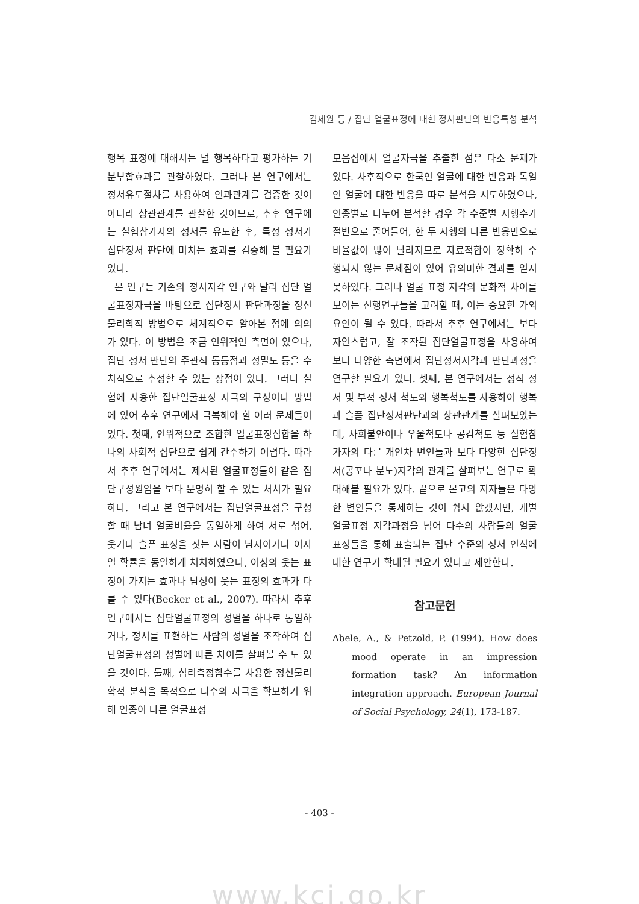김세원 등 / 집단 얼굴표정에 대한 정서판단의 반응특성 분석
행복 표정에 대해서는 덜 행복하다고 평가하는 기분부합효과를 관찰하였다. 그러나 본 연구에서는 정서유도절차를 사용하여 인과관계를 검증한 것이 아니라 상관관계를 관찰한 것이므로, 추후 연구에는 실험참가자의 정서를 유도한 후, 특정 정서가 집단정서 판단에 미치는 효과를 검증해 볼 필요가 있다.
본 연구는 기존의 정서지각 연구와 달리 집단 얼굴표정자극을 바탕으로 집단정서 판단과정을 정신물리학적 방법으로 체계적으로 알아본 점에 의의가 있다. 이 방법은 조금 인위적인 측면이 있으나, 집단 정서 판단의 주관적 동등점과 정밀도 등을 수치적으로 추정할 수 있는 장점이 있다. 그러나 실험에 사용한 집단얼굴표정 자극의 구성이나 방법에 있어 추후 연구에서 극복해야 할 여러 문제들이 있다. 첫째, 인위적으로 조합한 얼굴표정집합을 하나의 사회적 집단으로 쉽게 간주하기 어렵다. 따라서 추후 연구에서는 제시된 얼굴표정들이 같은 집단구성원임을 보다 분명히 할 수 있는 처치가 필요하다. 그리고 본 연구에서는 집단얼굴표정을 구성할 때 남녀 얼굴비율을 동일하게 하여 서로 섞어, 웃거나 슬픈 표정을 짓는 사람이 남자이거나 여자일 확률을 동일하게 처치하였으나, 여성의 웃는 표정이 가지는 효과나 남성이 웃는 표정의 효과가 다를 수 있다(Becker et al., 2007). 따라서 추후 연구에서는 집단얼굴표정의 성별을 하나로 통일하거나, 정서를 표현하는 사람의 성별을 조작하여 집단얼굴표정의 성별에 따른 차이를 살펴볼 수 도 있을 것이다. 둘째, 심리측정함수를 사용한 정신물리학적 분석을 목적으로 다수의 자극을 확보하기 위해 인종이 다른 얼굴표정
모음집에서 얼굴자극을 추출한 점은 다소 문제가 있다. 사후적으로 한국인 얼굴에 대한 반응과 독일인 얼굴에 대한 반응을 따로 분석을 시도하였으나, 인종별로 나누어 분석할 경우 각 수준별 시행수가 절반으로 줄어들어, 한 두 시행의 다른 반응만으로 비율값이 많이 달라지므로 자료적합이 정확히 수행되지 않는 문제점이 있어 유의미한 결과를 얻지 못하였다. 그러나 얼굴 표정 지각의 문화적 차이를 보이는 선행연구들을 고려할 때, 이는 중요한 가외요인이 될 수 있다. 따라서 추후 연구에서는 보다 자연스럽고, 잘 조작된 집단얼굴표정을 사용하여 보다 다양한 측면에서 집단정서지각과 판단과정을 연구할 필요가 있다. 셋째, 본 연구에서는 정적 정서 및 부적 정서 척도와 행복척도를 사용하여 행복과 슬픔 집단정서판단과의 상관관계를 살펴보았는데, 사회불안이나 우울척도나 공감척도 등 실험참가자의 다른 개인차 변인들과 보다 다양한 집단정서(공포나 분노)지각의 관계를 살펴보는 연구로 확대해볼 필요가 있다. 끝으로 본고의 저자들은 다양한 변인들을 통제하는 것이 쉽지 않겠지만, 개별 얼굴표정 지각과정을 넘어 다수의 사람들의 얼굴 표정들을 통해 표출되는 집단 수준의 정서 인식에 대한 연구가 확대될 필요가 있다고 제안한다.
참고문헌
Abele, A., & Petzold, P. (1994). How does mood operate in an impression formation task? An information integration approach. European Journal of Social Psychology, 24(1), 173-187.
- 403 -
www.kci.go.kr